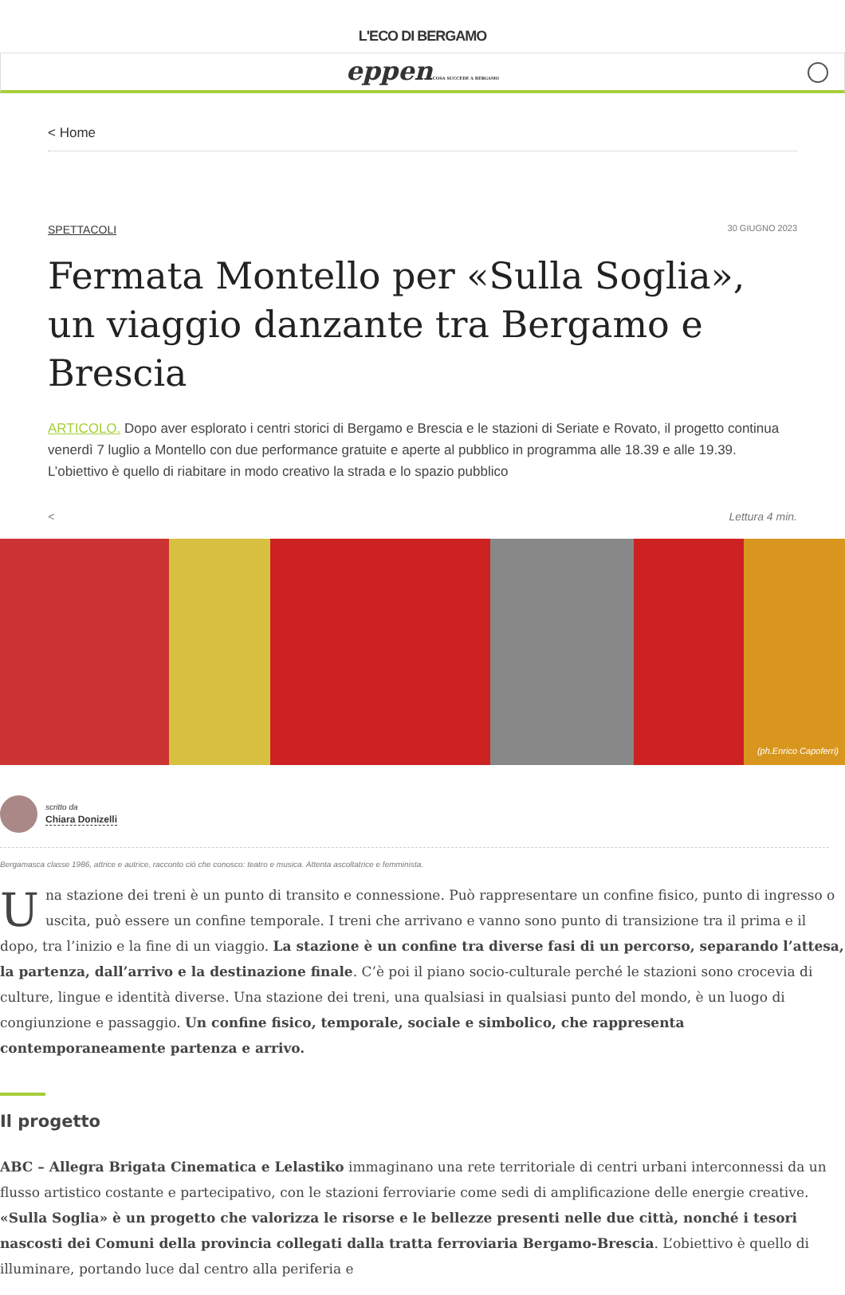L'ECO DI BERGAMO
eppenCOSA SUCCEDE A BERGAMO
< Home
SPETTACOLI 30 GIUGNO 2023
Fermata Montello per «Sulla Soglia», un viaggio danzante tra Bergamo e Brescia
ARTICOLO. Dopo aver esplorato i centri storici di Bergamo e Brescia e le stazioni di Seriate e Rovato, il progetto continua venerdì 7 luglio a Montello con due performance gratuite e aperte al pubblico in programma alle 18.39 e alle 19.39. L’obiettivo è quello di riabitare in modo creativo la strada e lo spazio pubblico
< Lettura 4 min.
(ph.Enrico Capoferri)
scritto da
Chiara Donizelli
Bergamasca classe 1986, attrice e autrice, racconto ciò che conosco: teatro e musica. Attenta ascoltatrice e femminista.
Una stazione dei treni è un punto di transito e connessione. Può rappresentare un confine fisico, punto di ingresso o uscita, può essere un confine temporale. I treni che arrivano e vanno sono punto di transizione tra il prima e il dopo, tra l’inizio e la fine di un viaggio. La stazione è un confine tra diverse fasi di un percorso, separando l’attesa, la partenza, dall’arrivo e la destinazione finale. C’è poi il piano socio-culturale perché le stazioni sono crocevia di culture, lingue e identità diverse. Una stazione dei treni, una qualsiasi in qualsiasi punto del mondo, è un luogo di congiunzione e passaggio. Un confine fisico, temporale, sociale e simbolico, che rappresenta contemporaneamente partenza e arrivo.
Il progetto
ABC – Allegra Brigata Cinematica e Lelastiko immaginano una rete territoriale di centri urbani interconnessi da un flusso artistico costante e partecipativo, con le stazioni ferroviarie come sedi di amplificazione delle energie creative. «Sulla Soglia» è un progetto che valorizza le risorse e le bellezze presenti nelle due città, nonché i tesori nascosti dei Comuni della provincia collegati dalla tratta ferroviaria Bergamo-Brescia. L’obiettivo è quello di illuminare, portando luce dal centro alla periferia e